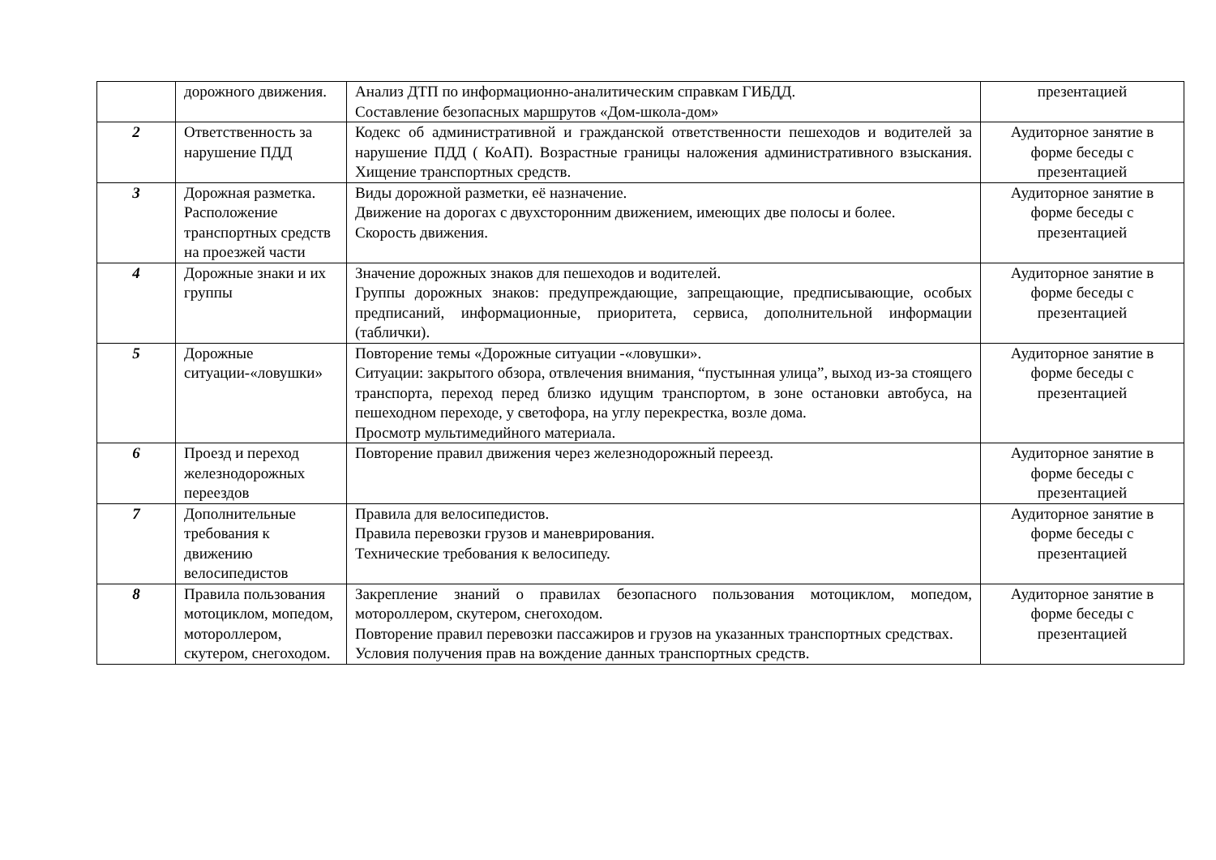| | дорожного движения. | Анализ ДТП по информационно-аналитическим справкам ГИБДД. Составление безопасных маршрутов «Дом-школа-дом» | презентацией |
| 2 | Ответственность за нарушение ПДД | Кодекс об административной и гражданской ответственности пешеходов и водителей за нарушение ПДД ( КоАП). Возрастные границы наложения административного взыскания. Хищение транспортных средств. | Аудиторное занятие в форме беседы с презентацией |
| 3 | Дорожная разметка. Расположение транспортных средств на проезжей части | Виды дорожной разметки, её назначение. Движение на дорогах с двухсторонним движением, имеющих две полосы и более. Скорость движения. | Аудиторное занятие в форме беседы с презентацией |
| 4 | Дорожные знаки и их группы | Значение дорожных знаков для пешеходов и водителей. Группы дорожных знаков: предупреждающие, запрещающие, предписывающие, особых предписаний, информационные, приоритета, сервиса, дополнительной информации (таблички). | Аудиторное занятие в форме беседы с презентацией |
| 5 | Дорожные ситуации-«ловушки» | Повторение темы «Дорожные ситуации -«ловушки». Ситуации: закрытого обзора, отвлечения внимания, “пустынная улица”, выход из-за стоящего транспорта, переход перед близко идущим транспортом, в зоне остановки автобуса, на пешеходном переходе, у светофора, на углу перекрестка, возле дома. Просмотр мультимедийного материала. | Аудиторное занятие в форме беседы с презентацией |
| 6 | Проезд и переход железнодорожных переездов | Повторение правил движения через железнодорожный переезд. | Аудиторное занятие в форме беседы с презентацией |
| 7 | Дополнительные требования к движению велосипедистов | Правила для велосипедистов. Правила перевозки грузов и маневрирования. Технические требования к велосипеду. | Аудиторное занятие в форме беседы с презентацией |
| 8 | Правила пользования мотоциклом, мопедом, мотороллером, скутером, снегоходом. | Закрепление знаний о правилах безопасного пользования мотоциклом, мопедом, мотороллером, скутером, снегоходом. Повторение правил перевозки пассажиров и грузов на указанных транспортных средствах. Условия получения прав на вождение данных транспортных средств. | Аудиторное занятие в форме беседы с презентацией |